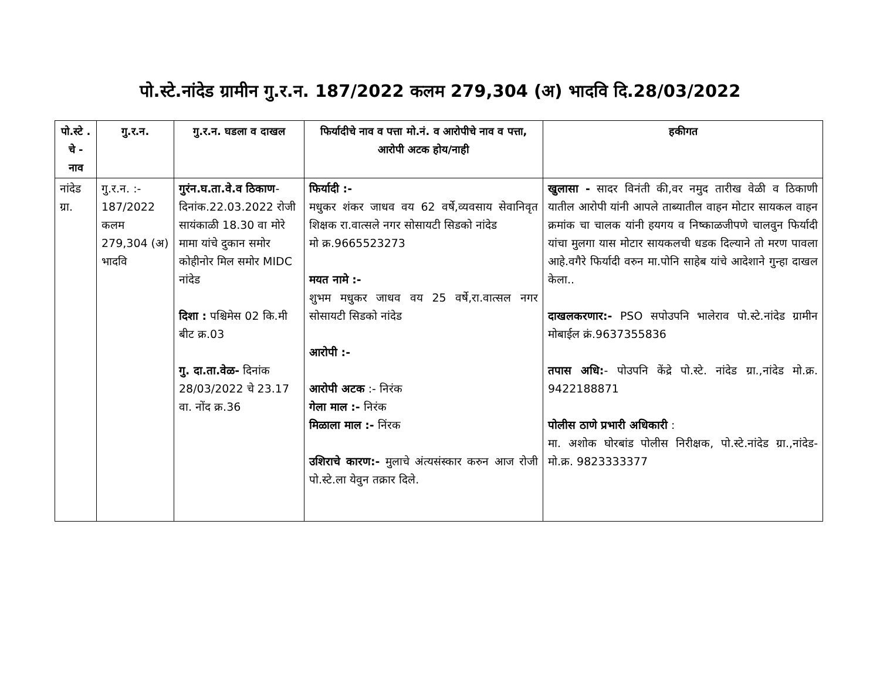पो.स्टे.नांदेड ग्रामीन गु.र.न. 187/2022 कलम 279,304 (अ) भादवि दि.28/03/2022
| पो.स्टे . चे - नाव | गु.र.न. | गु.र.न. घडला व दाखल | फिर्यादीचे नाव व पत्ता मो.नं. व आरोपीचे नाव व पत्ता, आरोपी अटक होय/नाही | हकीगत |
| --- | --- | --- | --- | --- |
| नांदेड ग्रा. | गु.र.न. :- 187/2022 कलम 279,304 (अ) भादवि | गुरंन.घ.ता.वे.व ठिकाण - दिनांक.22.03.2022 रोजी सायंकाळी 18.30 वा मोरे मामा यांचे दुकान समोर कोहीनोर मिल समोर MIDC नांदेड दिशा : पश्चिमेस 02 कि.मी बीट क्र.03 गु. दा.ता.वेळ- दिनांक 28/03/2022 चे 23.17 वा. नोंद क्र.36 | फिर्यादी :- मधुकर शंकर जाधव वय 62 वर्षे,व्यवसाय सेवानिवृत शिक्षक रा.वात्सले नगर सोसायटी सिडको नांदेड मो क्र.9665523273 मयत नामे :- शुभम मधुकर जाधव वय 25 वर्षे,रा.वात्सल नगर सोसायटी सिडको नांदेड आरोपी :- आरोपी अटक :- निरंक गेला माल :- निरंक मिळाला माल :- निंरक उशिराचे कारण:- मुलाचे अंत्यसंस्कार करुन आज रोजी पो.स्टे.ला येवुन तक्रार दिले. | खुलासा - सादर विनंती की,वर नमुद तारीख वेळी व ठिकाणी यातील आरोपी यांनी आपले ताब्यातील वाहन मोटार सायकल वाहन क्रमांक चा चालक यांनी हयगय व निष्काळजीपणे चालवुन फिर्यादी यांचा मुलगा यास मोटार सायकलची धडक दिल्याने तो मरण पावला आहे.वगैरे फिर्यादी वरुन मा.पोनि साहेब यांचे आदेशाने गुन्हा दाखल केला.. दाखलकरणार:- PSO सपोउपनि भालेराव पो.स्टे.नांदेड ग्रामीन मोबाईल क्रं.9637355836 तपास अधि: - पोउपनि केंद्रे पो.स्टे. नांदेड ग्रा.,नांदेड मो.क्र. 9422188871 पोलीस ठाणे प्रभारी अधिकारी : मा. अशोक घोरबांड पोलीस निरीक्षक, पो.स्टे.नांदेड ग्रा.,नांदेड-मो.क्र. 9823333377 |